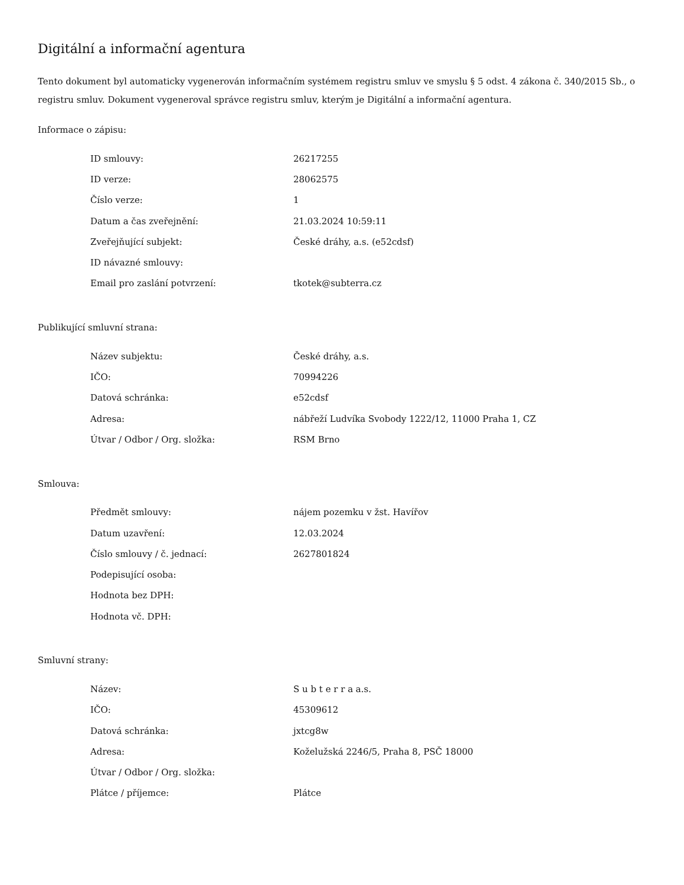Digitální a informační agentura
Tento dokument byl automaticky vygenerován informačním systémem registru smluv ve smyslu § 5 odst. 4 zákona č. 340/2015 Sb., o registru smluv. Dokument vygeneroval správce registru smluv, kterým je Digitální a informační agentura.
Informace o zápisu:
| ID smlouvy: | 26217255 |
| ID verze: | 28062575 |
| Číslo verze: | 1 |
| Datum a čas zveřejnění: | 21.03.2024 10:59:11 |
| Zveřejňující subjekt: | České dráhy, a.s. (e52cdsf) |
| ID návazné smlouvy: | |
| Email pro zaslání potvrzení: | tkotek@subterra.cz |
Publikující smluvní strana:
| Název subjektu: | České dráhy, a.s. |
| IČO: | 70994226 |
| Datová schránka: | e52cdsf |
| Adresa: | nábřeží Ludvíka Svobody 1222/12, 11000 Praha 1, CZ |
| Útvar / Odbor / Org. složka: | RSM Brno |
Smlouva:
| Předmět smlouvy: | nájem pozemku v žst. Havířov |
| Datum uzavření: | 12.03.2024 |
| Číslo smlouvy / č. jednací: | 2627801824 |
| Podepisující osoba: | |
| Hodnota bez DPH: | |
| Hodnota vč. DPH: | |
Smluvní strany:
| Název: | S u b t e r r a a.s. |
| IČO: | 45309612 |
| Datová schránka: | jxtcg8w |
| Adresa: | Koželužská 2246/5, Praha 8, PSČ 18000 |
| Útvar / Odbor / Org. složka: | |
| Plátce / příjemce: | Plátce |